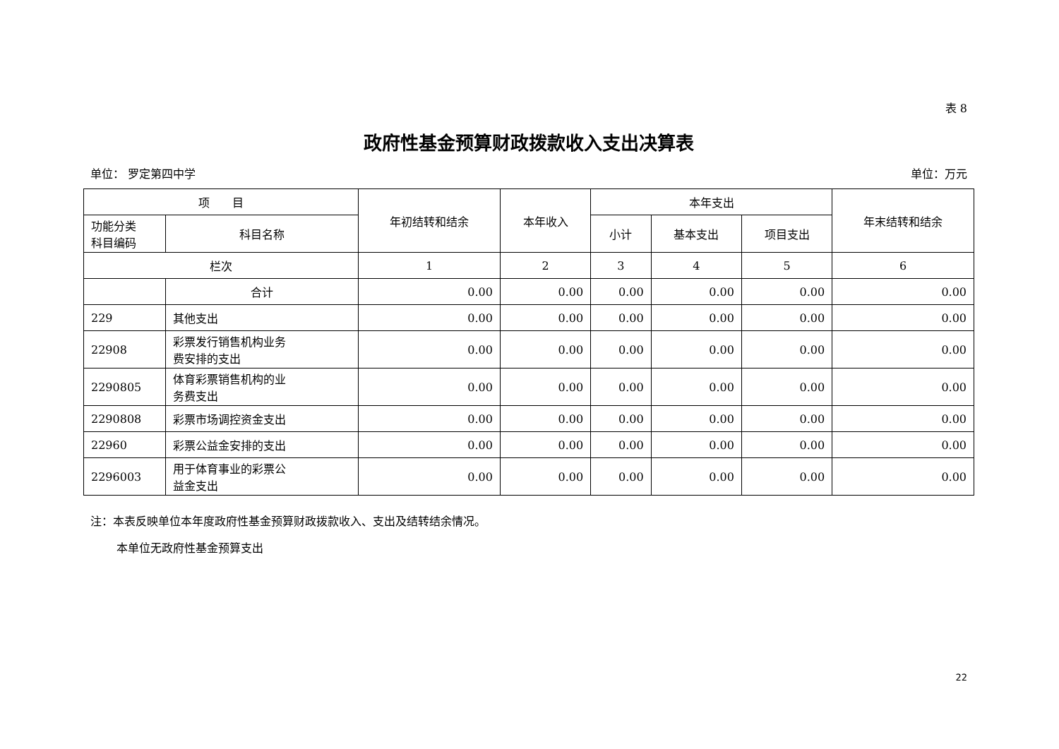表 8
政府性基金预算财政拨款收入支出决算表
单位： 罗定第四中学 单位：万元
| 项 目 | | 年初结转和结余 | 本年收入 | 本年支出 | | | 年末结转和结余 |
| --- | --- | --- | --- | --- | --- | --- | --- |
| 功能分类 科目编码 | 科目名称 | | | 小计 | 基本支出 | 项目支出 | |
| 栏次 | | 1 | 2 | 3 | 4 | 5 | 6 |
| | 合计 | 0.00 | 0.00 | 0.00 | 0.00 | 0.00 | 0.00 |
| 229 | 其他支出 | 0.00 | 0.00 | 0.00 | 0.00 | 0.00 | 0.00 |
| 22908 | 彩票发行销售机构业务 费安排的支出 | 0.00 | 0.00 | 0.00 | 0.00 | 0.00 | 0.00 |
| 2290805 | 体育彩票销售机构的业 务费支出 | 0.00 | 0.00 | 0.00 | 0.00 | 0.00 | 0.00 |
| 2290808 | 彩票市场调控资金支出 | 0.00 | 0.00 | 0.00 | 0.00 | 0.00 | 0.00 |
| 22960 | 彩票公益金安排的支出 | 0.00 | 0.00 | 0.00 | 0.00 | 0.00 | 0.00 |
| 2296003 | 用于体育事业的彩票公 益金支出 | 0.00 | 0.00 | 0.00 | 0.00 | 0.00 | 0.00 |
注：本表反映单位本年度政府性基金预算财政拨款收入、支出及结转结余情况。
本单位无政府性基金预算支出
22